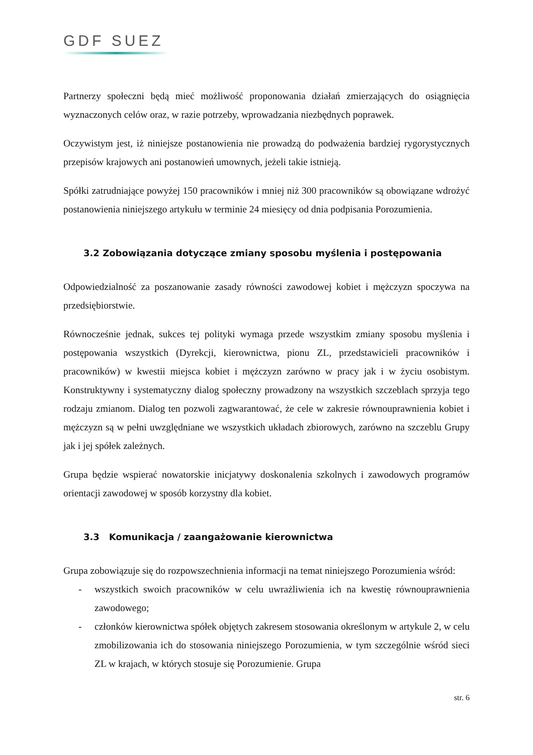GDF SUEZ
Partnerzy społeczni będą mieć możliwość proponowania działań zmierzających do osiągnięcia wyznaczonych celów oraz, w razie potrzeby, wprowadzania niezbędnych poprawek.
Oczywistym jest, iż niniejsze postanowienia nie prowadzą do podważenia bardziej rygorystycznych przepisów krajowych ani postanowień umownych, jeżeli takie istnieją.
Spółki zatrudniające powyżej 150 pracowników i mniej niż 300 pracowników są obowiązane wdrożyć postanowienia niniejszego artykułu w terminie 24 miesięcy od dnia podpisania Porozumienia.
3.2 Zobowiązania dotyczące zmiany sposobu myślenia i postępowania
Odpowiedzialność za poszanowanie zasady równości zawodowej kobiet i mężczyzn spoczywa na przedsiębiorstwie.
Równocześnie jednak, sukces tej polityki wymaga przede wszystkim zmiany sposobu myślenia i postępowania wszystkich (Dyrekcji, kierownictwa, pionu ZL, przedstawicieli pracowników i pracowników) w kwestii miejsca kobiet i mężczyzn zarówno w pracy jak i w życiu osobistym. Konstruktywny i systematyczny dialog społeczny prowadzony na wszystkich szczeblach sprzyja tego rodzaju zmianom. Dialog ten pozwoli zagwarantować, że cele w zakresie równouprawnienia kobiet i mężczyzn są w pełni uwzględniane we wszystkich układach zbiorowych, zarówno na szczeblu Grupy jak i jej spółek zależnych.
Grupa będzie wspierać nowatorskie inicjatywy doskonalenia szkolnych i zawodowych programów orientacji zawodowej w sposób korzystny dla kobiet.
3.3 Komunikacja / zaangażowanie kierownictwa
Grupa zobowiązuje się do rozpowszechnienia informacji na temat niniejszego Porozumienia wśród:
- wszystkich swoich pracowników w celu uwrażliwienia ich na kwestię równouprawnienia zawodowego;
- członków kierownictwa spółek objętych zakresem stosowania określonym w artykule 2, w celu zmobilizowania ich do stosowania niniejszego Porozumienia, w tym szczególnie wśród sieci ZL w krajach, w których stosuje się Porozumienie. Grupa
str. 6